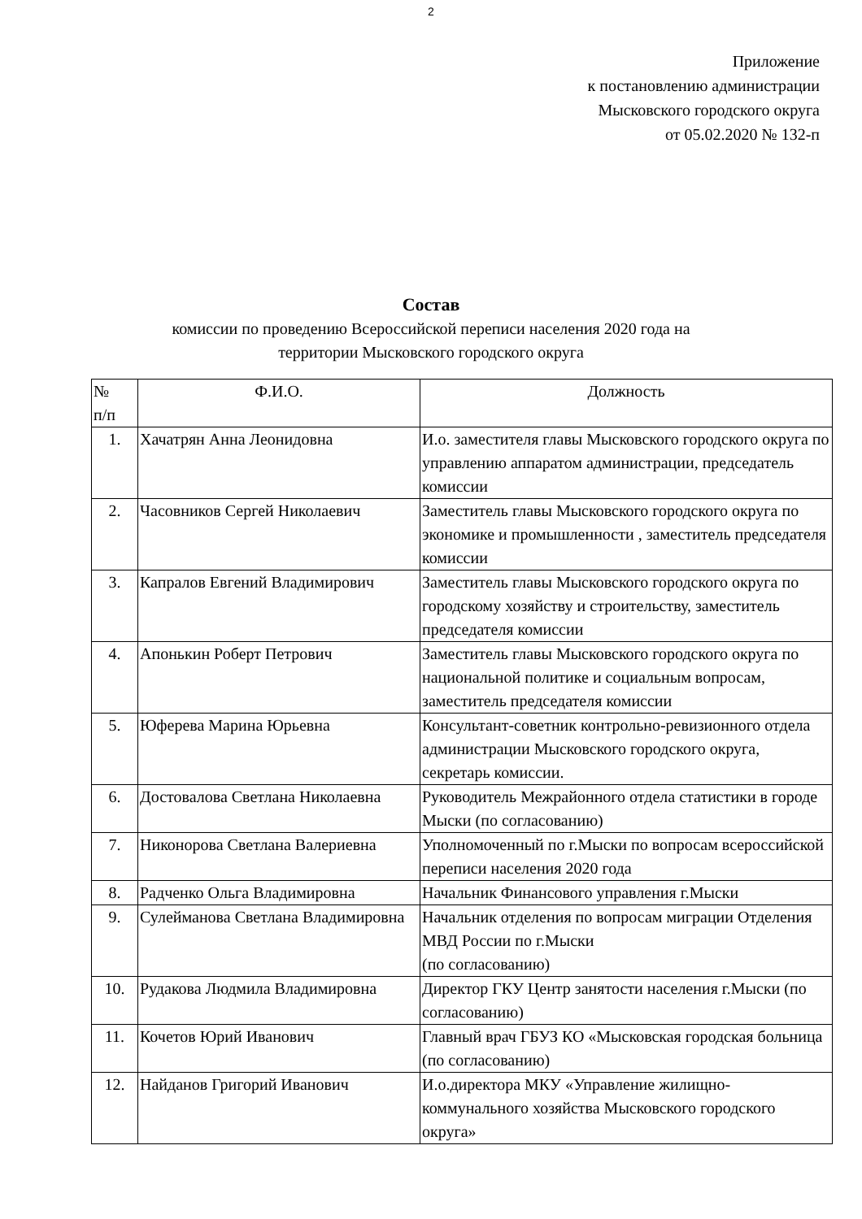2
Приложение
к постановлению администрации
Мысковского городского округа
от 05.02.2020 № 132-п
Состав
комиссии по проведению Всероссийской переписи населения 2020 года на
территории Мысковского городского округа
| № п/п | Ф.И.О. | Должность |
| 1. | Хачатрян Анна Леонидовна | И.о. заместителя главы Мысковского городского округа по управлению аппаратом администрации, председатель комиссии |
| 2. | Часовников Сергей Николаевич | Заместитель главы Мысковского городского округа по экономике и промышленности , заместитель председателя комиссии |
| 3. | Капралов Евгений Владимирович | Заместитель главы Мысковского городского округа по городскому хозяйству и строительству, заместитель председателя комиссии |
| 4. | Апонькин Роберт Петрович | Заместитель главы Мысковского городского округа по национальной политике и социальным вопросам, заместитель председателя комиссии |
| 5. | Юферева Марина Юрьевна | Консультант-советник контрольно-ревизионного отдела администрации Мысковского городского округа, секретарь комиссии. |
| 6. | Достовалова Светлана Николаевна | Руководитель Межрайонного отдела статистики в городе Мыски (по согласованию) |
| 7. | Никонорова Светлана Валериевна | Уполномоченный по г.Мыски по вопросам всероссийской переписи населения 2020 года |
| 8. | Радченко Ольга Владимировна | Начальник Финансового управления г.Мыски |
| 9. | Сулейманова Светлана Владимировна | Начальник отделения по вопросам миграции Отделения МВД России по г.Мыски (по согласованию) |
| 10. | Рудакова Людмила Владимировна | Директор ГКУ Центр занятости населения г.Мыски (по согласованию) |
| 11. | Кочетов Юрий Иванович | Главный врач ГБУЗ КО «Мысковская городская больница (по согласованию) |
| 12. | Найданов Григорий Иванович | И.о.директора МКУ «Управление жилищно-коммунального хозяйства Мысковского городского округа» |